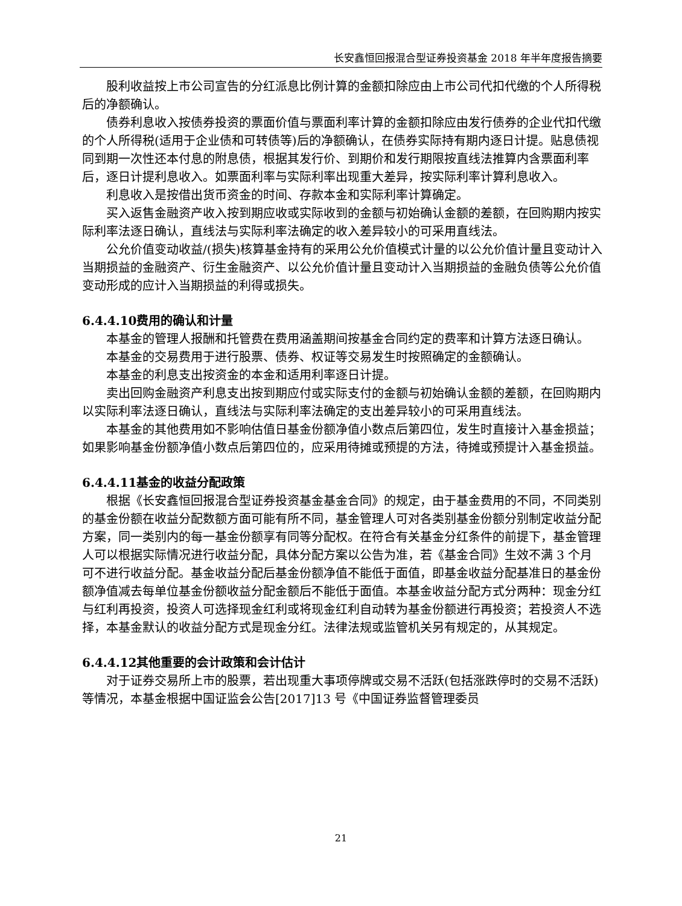长安鑫恒回报混合型证券投资基金 2018 年半年度报告摘要
股利收益按上市公司宣告的分红派息比例计算的金额扣除应由上市公司代扣代缴的个人所得税后的净额确认。
债券利息收入按债券投资的票面价值与票面利率计算的金额扣除应由发行债券的企业代扣代缴的个人所得税(适用于企业债和可转债等)后的净额确认，在债券实际持有期内逐日计提。贴息债视同到期一次性还本付息的附息债，根据其发行价、到期价和发行期限按直线法推算内含票面利率后，逐日计提利息收入。如票面利率与实际利率出现重大差异，按实际利率计算利息收入。
利息收入是按借出货币资金的时间、存款本金和实际利率计算确定。
买入返售金融资产收入按到期应收或实际收到的金额与初始确认金额的差额，在回购期内按实际利率法逐日确认，直线法与实际利率法确定的收入差异较小的可采用直线法。
公允价值变动收益/(损失)核算基金持有的采用公允价值模式计量的以公允价值计量且变动计入当期损益的金融资产、衍生金融资产、以公允价值计量且变动计入当期损益的金融负债等公允价值变动形成的应计入当期损益的利得或损失。
6.4.4.10费用的确认和计量
本基金的管理人报酬和托管费在费用涵盖期间按基金合同约定的费率和计算方法逐日确认。
本基金的交易费用于进行股票、债券、权证等交易发生时按照确定的金额确认。
本基金的利息支出按资金的本金和适用利率逐日计提。
卖出回购金融资产利息支出按到期应付或实际支付的金额与初始确认金额的差额，在回购期内以实际利率法逐日确认，直线法与实际利率法确定的支出差异较小的可采用直线法。
本基金的其他费用如不影响估值日基金份额净值小数点后第四位，发生时直接计入基金损益；如果影响基金份额净值小数点后第四位的，应采用待摊或预提的方法，待摊或预提计入基金损益。
6.4.4.11基金的收益分配政策
根据《长安鑫恒回报混合型证券投资基金基金合同》的规定，由于基金费用的不同，不同类别的基金份额在收益分配数额方面可能有所不同，基金管理人可对各类别基金份额分别制定收益分配方案，同一类别内的每一基金份额享有同等分配权。在符合有关基金分红条件的前提下，基金管理人可以根据实际情况进行收益分配，具体分配方案以公告为准，若《基金合同》生效不满 3 个月可不进行收益分配。基金收益分配后基金份额净值不能低于面值，即基金收益分配基准日的基金份额净值减去每单位基金份额收益分配金额后不能低于面值。本基金收益分配方式分两种：现金分红与红利再投资，投资人可选择现金红利或将现金红利自动转为基金份额进行再投资；若投资人不选择，本基金默认的收益分配方式是现金分红。法律法规或监管机关另有规定的，从其规定。
6.4.4.12其他重要的会计政策和会计估计
对于证券交易所上市的股票，若出现重大事项停牌或交易不活跃(包括涨跌停时的交易不活跃)等情况，本基金根据中国证监会公告[2017]13 号《中国证券监督管理委员
21